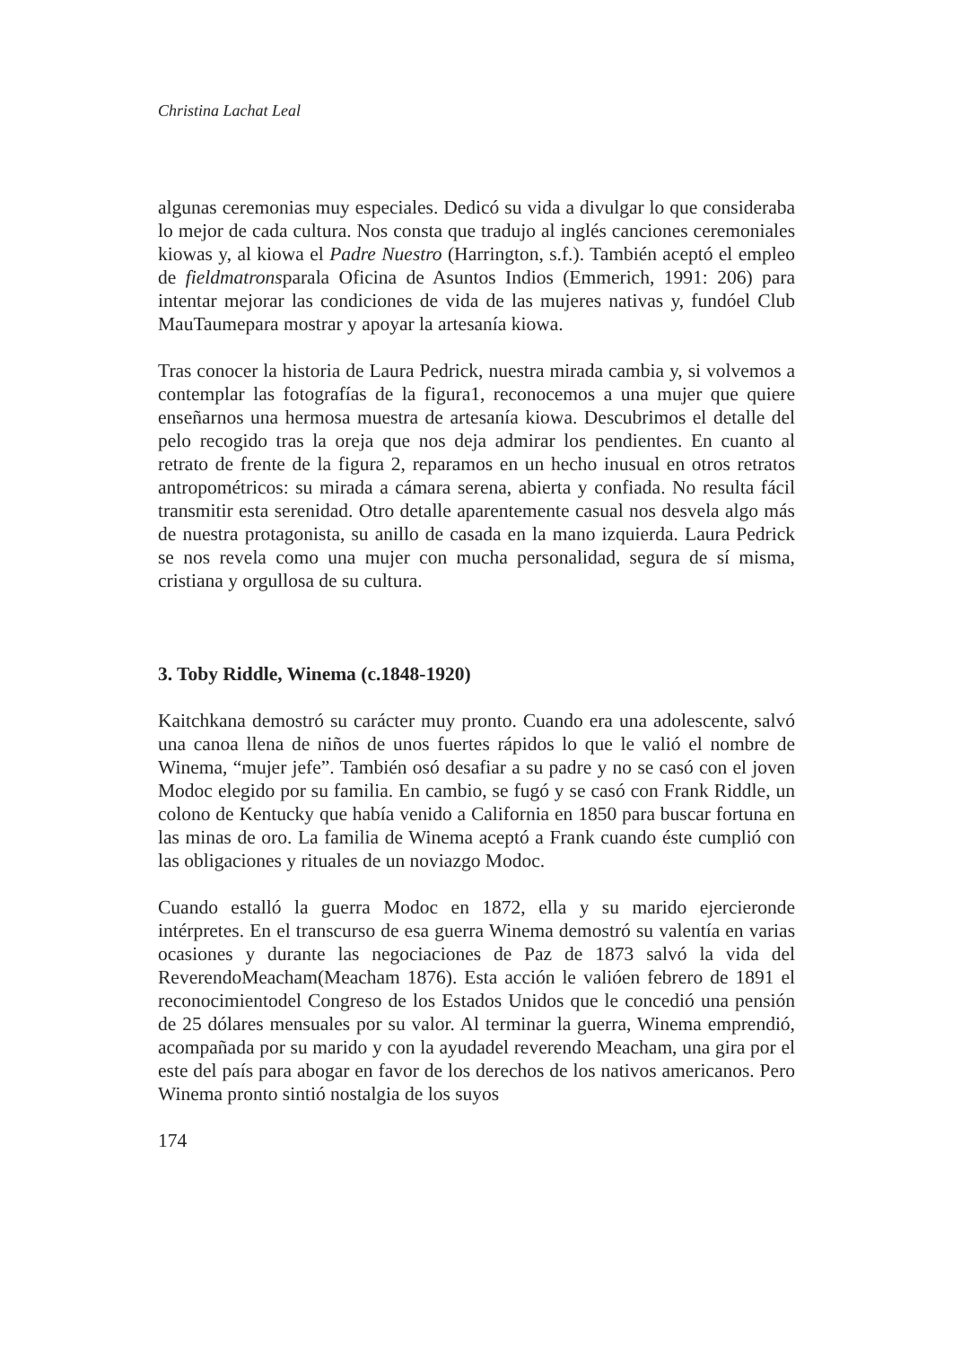Christina Lachat Leal
algunas ceremonias muy especiales. Dedicó su vida a divulgar lo que consideraba lo mejor de cada cultura. Nos consta que tradujo al inglés canciones ceremoniales kiowas y, al kiowa el Padre Nuestro (Harrington, s.f.). También aceptó el empleo de fieldmatronsparala Oficina de Asuntos Indios (Emmerich, 1991: 206) para intentar mejorar las condiciones de vida de las mujeres nativas y, fundóel Club MauTaumepara mostrar y apoyar la artesanía kiowa.
Tras conocer la historia de Laura Pedrick, nuestra mirada cambia y, si volvemos a contemplar las fotografías de la figura1, reconocemos a una mujer que quiere enseñarnos una hermosa muestra de artesanía kiowa. Descubrimos el detalle del pelo recogido tras la oreja que nos deja admirar los pendientes. En cuanto al retrato de frente de la figura 2, reparamos en un hecho inusual en otros retratos antropométricos: su mirada a cámara serena, abierta y confiada. No resulta fácil transmitir esta serenidad. Otro detalle aparentemente casual nos desvela algo más de nuestra protagonista, su anillo de casada en la mano izquierda. Laura Pedrick se nos revela como una mujer con mucha personalidad, segura de sí misma, cristiana y orgullosa de su cultura.
3. Toby Riddle, Winema (c.1848-1920)
Kaitchkana demostró su carácter muy pronto. Cuando era una adolescente, salvó una canoa llena de niños de unos fuertes rápidos lo que le valió el nombre de Winema, “mujer jefe”. También osó desafiar a su padre y no se casó con el joven Modoc elegido por su familia. En cambio, se fugó y se casó con Frank Riddle, un colono de Kentucky que había venido a California en 1850 para buscar fortuna en las minas de oro. La familia de Winema aceptó a Frank cuando éste cumplió con las obligaciones y rituales de un noviazgo Modoc.
Cuando estalló la guerra Modoc en 1872, ella y su marido ejercieronde intérpretes. En el transcurso de esa guerra Winema demostró su valentía en varias ocasiones y durante las negociaciones de Paz de 1873 salvó la vida del ReverendoMeacham(Meacham 1876). Esta acción le valióen febrero de 1891 el reconocimientodel Congreso de los Estados Unidos que le concedió una pensión de 25 dólares mensuales por su valor. Al terminar la guerra, Winema emprendió, acompañada por su marido y con la ayudadel reverendo Meacham, una gira por el este del país para abogar en favor de los derechos de los nativos americanos. Pero Winema pronto sintió nostalgia de los suyos
174